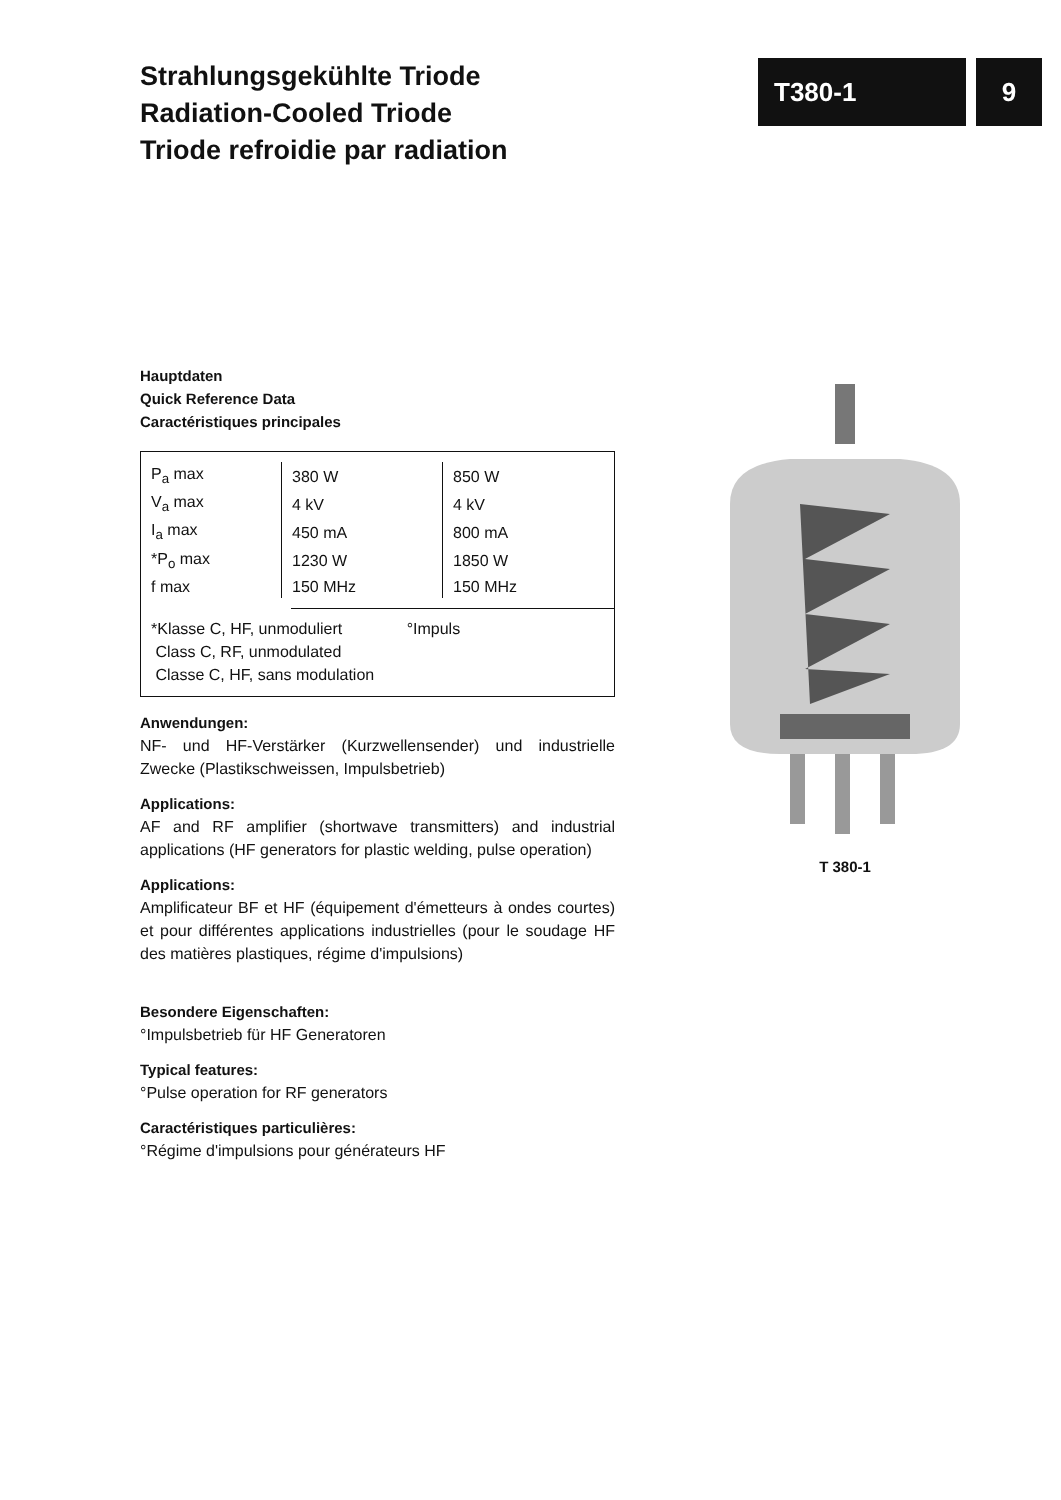Strahlungsgekühlte Triode
Radiation-Cooled Triode
Triode refroidie par radiation
T380-1 9
Hauptdaten
Quick Reference Data
Caractéristiques principales
| P<sub>a</sub> max | 380 W | 850 W |
| V<sub>a</sub> max | 4 kV | 4 kV |
| I<sub>a</sub> max | 450 mA | 800 mA |
| *P<sub>o</sub> max | 1230 W | 1850 W |
| f max | 150 MHz | 150 MHz |
*Klasse C, HF, unmoduliert °Impuls
Class C, RF, unmodulated
Classe C, HF, sans modulation
Anwendungen:
NF- und HF-Verstärker (Kurzwellensender) und industrielle Zwecke (Plastikschweissen, Impulsbetrieb)
Applications:
AF and RF amplifier (shortwave transmitters) and industrial applications (HF generators for plastic welding, pulse operation)
Applications:
Amplificateur BF et HF (équipement d'émetteurs à ondes courtes) et pour différentes applications industrielles (pour le soudage HF des matières plastiques, régime d'impulsions)
Besondere Eigenschaften:
°Impulsbetrieb für HF Generatoren
Typical features:
°Pulse operation for RF generators
Caractéristiques particulières:
°Régime d'impulsions pour générateurs HF
T 380-1